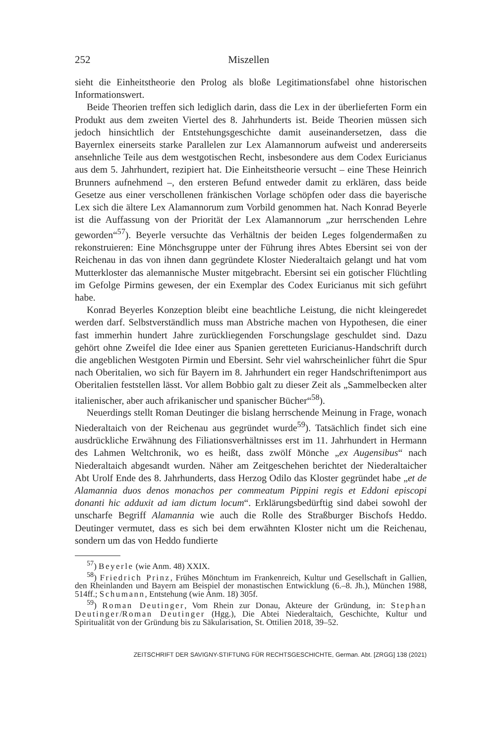252 Miszellen
sieht die Einheitstheorie den Prolog als bloße Legitimationsfabel ohne historischen Informationswert.
Beide Theorien treffen sich lediglich darin, dass die Lex in der überlieferten Form ein Produkt aus dem zweiten Viertel des 8. Jahrhunderts ist. Beide Theorien müssen sich jedoch hinsichtlich der Entstehungsgeschichte damit auseinandersetzen, dass die Bayernlex einerseits starke Parallelen zur Lex Alamannorum aufweist und andererseits ansehnliche Teile aus dem westgotischen Recht, insbesondere aus dem Codex Euricianus aus dem 5. Jahrhundert, rezipiert hat. Die Einheitstheorie versucht – eine These Heinrich Brunners aufnehmend –, den ersteren Befund entweder damit zu erklären, dass beide Gesetze aus einer verschollenen fränkischen Vorlage schöpfen oder dass die bayerische Lex sich die ältere Lex Alamannorum zum Vorbild genommen hat. Nach Konrad Beyerle ist die Auffassung von der Priorität der Lex Alamannorum „zur herrschenden Lehre geworden“<sup>57</sup>). Beyerle versuchte das Verhältnis der beiden Leges folgendermaßen zu rekonstruieren: Eine Mönchsgruppe unter der Führung ihres Abtes Ebersint sei von der Reichenau in das von ihnen dann gegründete Kloster Niederaltaich gelangt und hat vom Mutterkloster das alemannische Muster mitgebracht. Ebersint sei ein gotischer Flüchtling im Gefolge Pirmins gewesen, der ein Exemplar des Codex Euricianus mit sich geführt habe.
Konrad Beyerles Konzeption bleibt eine beachtliche Leistung, die nicht kleingeredet werden darf. Selbstverständlich muss man Abstriche machen von Hypothesen, die einer fast immerhin hundert Jahre zurückliegenden Forschungslage geschuldet sind. Dazu gehört ohne Zweifel die Idee einer aus Spanien geretteten Euricianus-Handschrift durch die angeblichen Westgoten Pirmin und Ebersint. Sehr viel wahrscheinlicher führt die Spur nach Oberitalien, wo sich für Bayern im 8. Jahrhundert ein reger Handschriftenimport aus Oberitalien feststellen lässt. Vor allem Bobbio galt zu dieser Zeit als „Sammelbecken alter italienischer, aber auch afrikanischer und spanischer Bücher“<sup>58</sup>).
Neuerdings stellt Roman Deutinger die bislang herrschende Meinung in Frage, wonach Niederaltaich von der Reichenau aus gegründet wurde<sup>59</sup>). Tatsächlich findet sich eine ausdrückliche Erwähnung des Filiationsverhältnisses erst im 11. Jahrhundert in Hermann des Lahmen Weltchronik, wo es heißt, dass zwölf Mönche „ex Augensibus“ nach Niederaltaich abgesandt wurden. Näher am Zeitgeschehen berichtet der Niederaltaicher Abt Urolf Ende des 8. Jahrhunderts, dass Herzog Odilo das Kloster gegründet habe „et de Alamannia duos denos monachos per commeatum Pippini regis et Eddoni episcopi donanti hic adduxit ad iam dictum locum“. Erklärungsbedürftig sind dabei sowohl der unscharfe Begriff Alamannia wie auch die Rolle des Straßburger Bischofs Heddo. Deutinger vermutet, dass es sich bei dem erwähnten Kloster nicht um die Reichenau, sondern um das von Heddo fundierte
<sup>57</sup>) Beyerle (wie Anm. 48) XXIX.
<sup>58</sup>) Friedrich Prinz, Frühes Mönchtum im Frankenreich, Kultur und Gesellschaft in Gallien, den Rheinlanden und Bayern am Beispiel der monastischen Entwicklung (6.–8. Jh.), München 1988, 514ff.; Schumann, Entstehung (wie Anm. 18) 305f.
<sup>59</sup>) Roman Deutinger, Vom Rhein zur Donau, Akteure der Gründung, in: Stephan Deutinger/Roman Deutinger (Hgg.), Die Abtei Niederaltaich, Geschichte, Kultur und Spiritualität von der Gründung bis zu Säkularisation, St. Ottilien 2018, 39–52.
ZEITSCHRIFT DER SAVIGNY-STIFTUNG FÜR RECHTSGESCHICHTE, German. Abt. [ZRGG] 138 (2021)